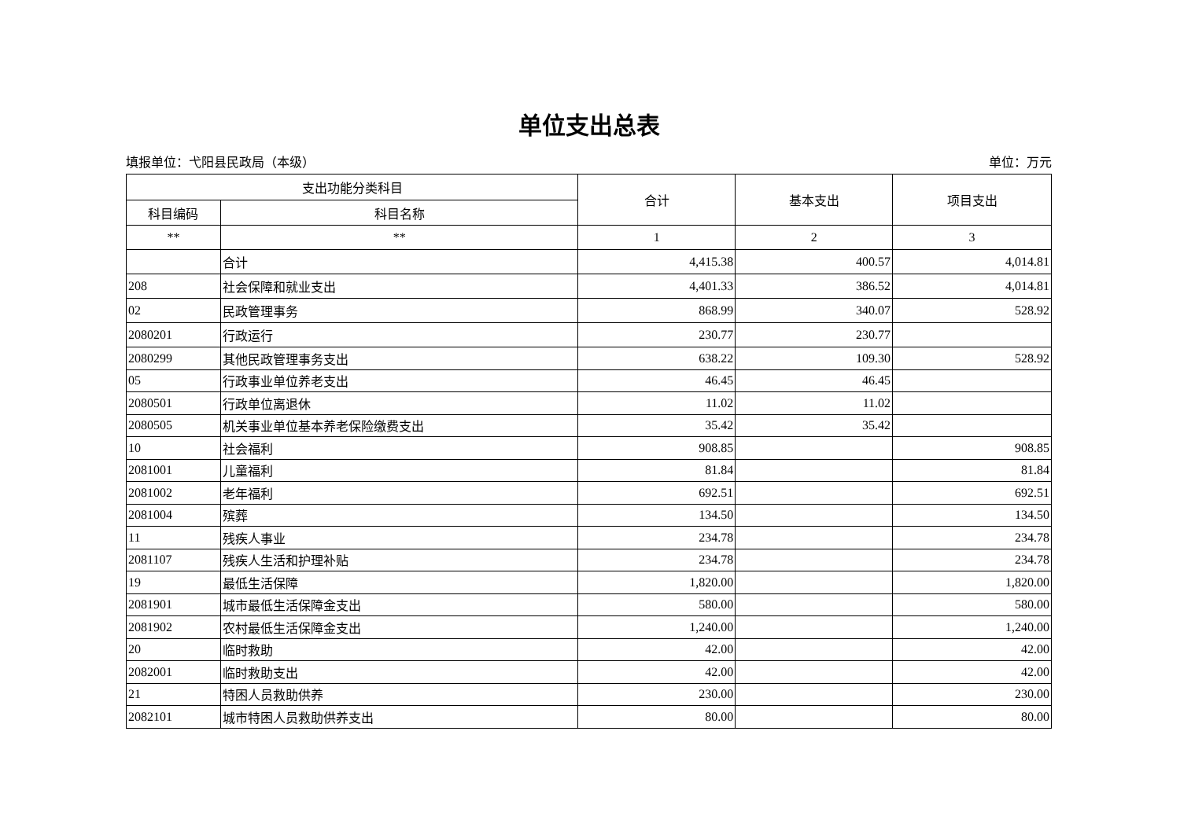单位支出总表
填报单位：弋阳县民政局（本级） 单位：万元
| 支出功能分类科目 | | 合计 | 基本支出 | 项目支出 |
| --- | --- | --- | --- | --- |
| 科目编码 | 科目名称 | | | |
| ** | ** | 1 | 2 | 3 |
| | 合计 | 4,415.38 | 400.57 | 4,014.81 |
| 208 | 社会保障和就业支出 | 4,401.33 | 386.52 | 4,014.81 |
| 02 | 民政管理事务 | 868.99 | 340.07 | 528.92 |
| 2080201 | 行政运行 | 230.77 | 230.77 | |
| 2080299 | 其他民政管理事务支出 | 638.22 | 109.30 | 528.92 |
| 05 | 行政事业单位养老支出 | 46.45 | 46.45 | |
| 2080501 | 行政单位离退休 | 11.02 | 11.02 | |
| 2080505 | 机关事业单位基本养老保险缴费支出 | 35.42 | 35.42 | |
| 10 | 社会福利 | 908.85 | | 908.85 |
| 2081001 | 儿童福利 | 81.84 | | 81.84 |
| 2081002 | 老年福利 | 692.51 | | 692.51 |
| 2081004 | 殡葬 | 134.50 | | 134.50 |
| 11 | 残疾人事业 | 234.78 | | 234.78 |
| 2081107 | 残疾人生活和护理补贴 | 234.78 | | 234.78 |
| 19 | 最低生活保障 | 1,820.00 | | 1,820.00 |
| 2081901 | 城市最低生活保障金支出 | 580.00 | | 580.00 |
| 2081902 | 农村最低生活保障金支出 | 1,240.00 | | 1,240.00 |
| 20 | 临时救助 | 42.00 | | 42.00 |
| 2082001 | 临时救助支出 | 42.00 | | 42.00 |
| 21 | 特困人员救助供养 | 230.00 | | 230.00 |
| 2082101 | 城市特困人员救助供养支出 | 80.00 | | 80.00 |